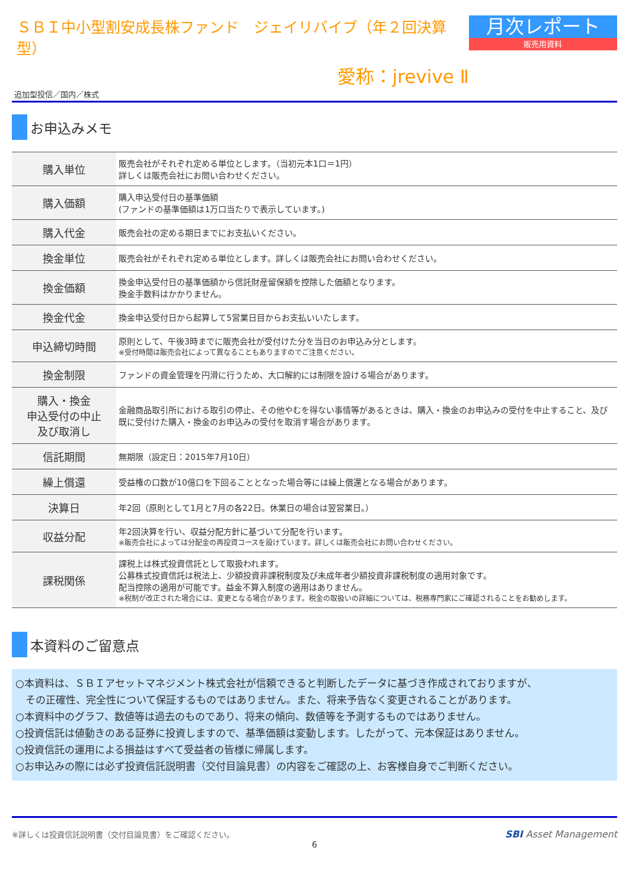ＳＢＩ中小型割安成長株ファンド　ジェイリバイブ（年２回決算型）
愛称：jrevive Ⅱ
月次レポート
販売用資料
追加型投信／国内／株式
お申込みメモ
| 購入単位 | 販売会社がそれぞれ定める単位とします。（当初元本1口＝1円） 詳しくは販売会社にお問い合わせください。 |
| 購入価額 | 購入申込受付日の基準価額 (ファンドの基準価額は1万口当たりで表示しています。) |
| 購入代金 | 販売会社の定める期日までにお支払いください。 |
| 換金単位 | 販売会社がそれぞれ定める単位とします。詳しくは販売会社にお問い合わせください。 |
| 換金価額 | 換金申込受付日の基準価額から信託財産留保額を控除した価額となります。 換金手数料はかかりません。 |
| 換金代金 | 換金申込受付日から起算して5営業日目からお支払いいたします。 |
| 申込締切時間 | 原則として、午後3時までに販売会社が受付けた分を当日のお申込み分とします。 ※受付時間は販売会社によって異なることもありますのでご注意ください。 |
| 換金制限 | ファンドの資金管理を円滑に行うため、大口解約には制限を設ける場合があります。 |
| 購入・換金 申込受付の中止 及び取消し | 金融商品取引所における取引の停止、その他やむを得ない事情等があるときは、購入・換金のお申込みの受付を中止すること、及び既に受付けた購入・換金のお申込みの受付を取消す場合があります。 |
| 信託期間 | 無期限（設定日：2015年7月10日） |
| 繰上償還 | 受益権の口数が10億口を下回ることとなった場合等には繰上償還となる場合があります。 |
| 決算日 | 年2回（原則として1月と7月の各22日。休業日の場合は翌営業日。） |
| 収益分配 | 年2回決算を行い、収益分配方針に基づいて分配を行います。 ※販売会社によっては分配金の再投資コースを設けています。詳しくは販売会社にお問い合わせください。 |
| 課税関係 | 課税上は株式投資信託として取扱われます。 公募株式投資信託は税法上、少額投資非課税制度及び未成年者少額投資非課税制度の適用対象です。 配当控除の適用が可能です。益金不算入制度の適用はありません。 ※税制が改正された場合には、変更となる場合があります。税金の取扱いの詳細については、税務専門家にご確認されることをお勧めします。 |
本資料のご留意点
○本資料は、ＳＢＩアセットマネジメント株式会社が信頼できると判断したデータに基づき作成されておりますが、
　その正確性、完全性について保証するものではありません。また、将来予告なく変更されることがあります。
○本資料中のグラフ、数値等は過去のものであり、将来の傾向、数値等を予測するものではありません。
○投資信託は値動きのある証券に投資しますので、基準価額は変動します。したがって、元本保証はありません。
○投資信託の運用による損益はすべて受益者の皆様に帰属します。
○お申込みの際には必ず投資信託説明書（交付目論見書）の内容をご確認の上、お客様自身でご判断ください。
※詳しくは投資信託説明書（交付目論見書）をご確認ください。
SBI Asset Management
6